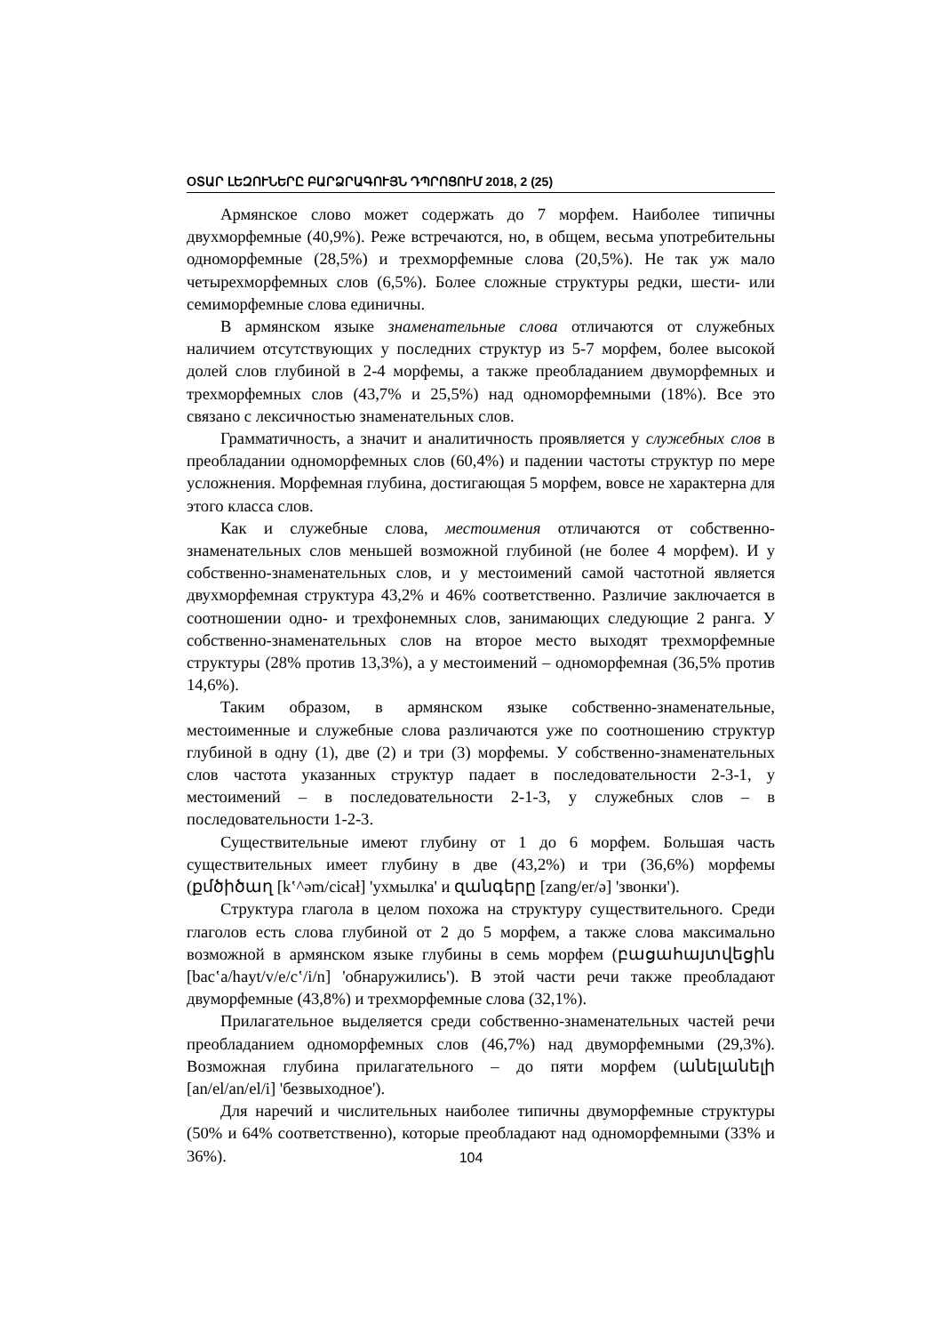ՕՏԱՐ ԼԵԶՈՒՆԵՐԸ ԲԱՐՁՐԱԳՈՒՅՆ ԴՊՐՈՑՈՒՄ 2018, 2 (25)
Армянское слово может содержать до 7 морфем. Наиболее типичны двухморфемные (40,9%). Реже встречаются, но, в общем, весьма употребительны одноморфемные (28,5%) и трехморфемные слова (20,5%). Не так уж мало четырехморфемных слов (6,5%). Более сложные структуры редки, шести- или семиморфемные слова единичны.
В армянском языке знаменательные слова отличаются от служебных наличием отсутствующих у последних структур из 5-7 морфем, более высокой долей слов глубиной в 2-4 морфемы, а также преобладанием двуморфемных и трехморфемных слов (43,7% и 25,5%) над одноморфемными (18%). Все это связано с лексичностью знаменательных слов.
Грамматичность, а значит и аналитичность проявляется у служебных слов в преобладании одноморфемных слов (60,4%) и падении частоты структур по мере усложнения. Морфемная глубина, достигающая 5 морфем, вовсе не характерна для этого класса слов.
Как и служебные слова, местоимения отличаются от собственно-знаменательных слов меньшей возможной глубиной (не более 4 морфем). И у собственно-знаменательных слов, и у местоимений самой частотной является двухморфемная структура 43,2% и 46% соответственно. Различие заключается в соотношении одно- и трехфонемных слов, занимающих следующие 2 ранга. У собственно-знаменательных слов на второе место выходят трехморфемные структуры (28% против 13,3%), а у местоимений – одноморфемная (36,5% против 14,6%).
Таким образом, в армянском языке собственно-знаменательные, местоименные и служебные слова различаются уже по соотношению структур глубиной в одну (1), две (2) и три (3) морфемы. У собственно-знаменательных слов частота указанных структур падает в последовательности 2-3-1, у местоимений – в последовательности 2-1-3, у служебных слов – в последовательности 1-2-3.
Существительные имеют глубину от 1 до 6 морфем. Большая часть существительных имеет глубину в две (43,2%) и три (36,6%) морфемы (քմծիծաղ [kʽ^əm/cicał] 'ухмылка' и զանգերը [zang/er/ə] 'звонки').
Структура глагола в целом похожа на структуру существительного. Среди глаголов есть слова глубиной от 2 до 5 морфем, а также слова максимально возможной в армянском языке глубины в семь морфем (բացահայտվեցին [bacʽa/hayt/v/e/cʽ/i/n] 'обнаружились'). В этой части речи также преобладают двуморфемные (43,8%) и трехморфемные слова (32,1%).
Прилагательное выделяется среди собственно-знаменательных частей речи преобладанием одноморфемных слов (46,7%) над двуморфемными (29,3%). Возможная глубина прилагательного – до пяти морфем (անելանելի [an/el/an/el/i] 'безвыходное').
Для наречий и числительных наиболее типичны двуморфемные структуры (50% и 64% соответственно), которые преобладают над одноморфемными (33% и 36%).
104